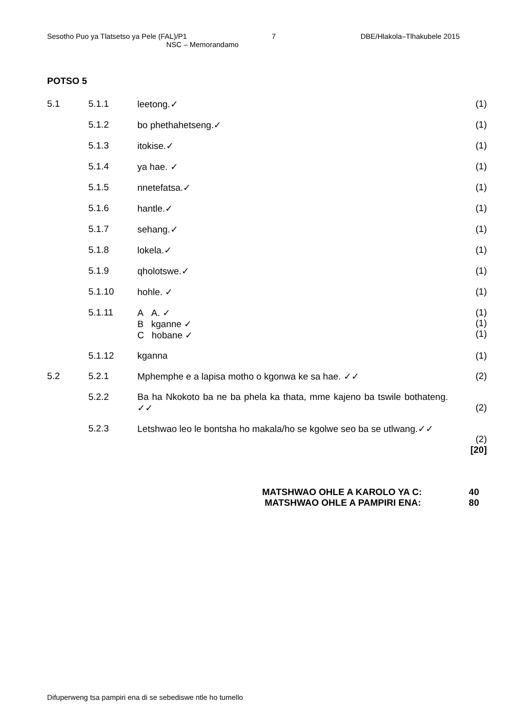Sesotho Puo ya Tlatsetso ya Pele (FAL)/P1 7 DBE/Hlakola–Tlhakubele 2015
NSC – Memorandamo
POTSO 5
| 5.1 | 5.1.1 | leetong.✓ | (1) |
| | 5.1.2 | bo phethahetseng.✓ | (1) |
| | 5.1.3 | itokise.✓ | (1) |
| | 5.1.4 | ya hae. ✓ | (1) |
| | 5.1.5 | nnetefatsa.✓ | (1) |
| | 5.1.6 | hantle.✓ | (1) |
| | 5.1.7 | sehang.✓ | (1) |
| | 5.1.8 | lokela.✓ | (1) |
| | 5.1.9 | qholotswe.✓ | (1) |
| | 5.1.10 | hohle. ✓ | (1) |
| | 5.1.11 | A A. ✓ B kganne ✓ C hobane ✓ | (1) (1) (1) |
| | 5.1.12 | kganna | (1) |
| 5.2 | 5.2.1 | Mphemphe e a lapisa motho o kgonwa ke sa hae. ✓✓ | (2) |
| | 5.2.2 | Ba ha Nkokoto ba ne ba phela ka thata, mme kajeno ba tswile bothateng. ✓✓ | (2) |
| | 5.2.3 | Letshwao leo le bontsha ho makala/ho se kgolwe seo ba se utlwang.✓✓ | (2) [20] |
MATSHWAO OHLE A KAROLO YA C: 40
MATSHWAO OHLE A PAMPIRI ENA: 80
Difuperweng tsa pampiri ena di se sebediswe ntle ho tumello